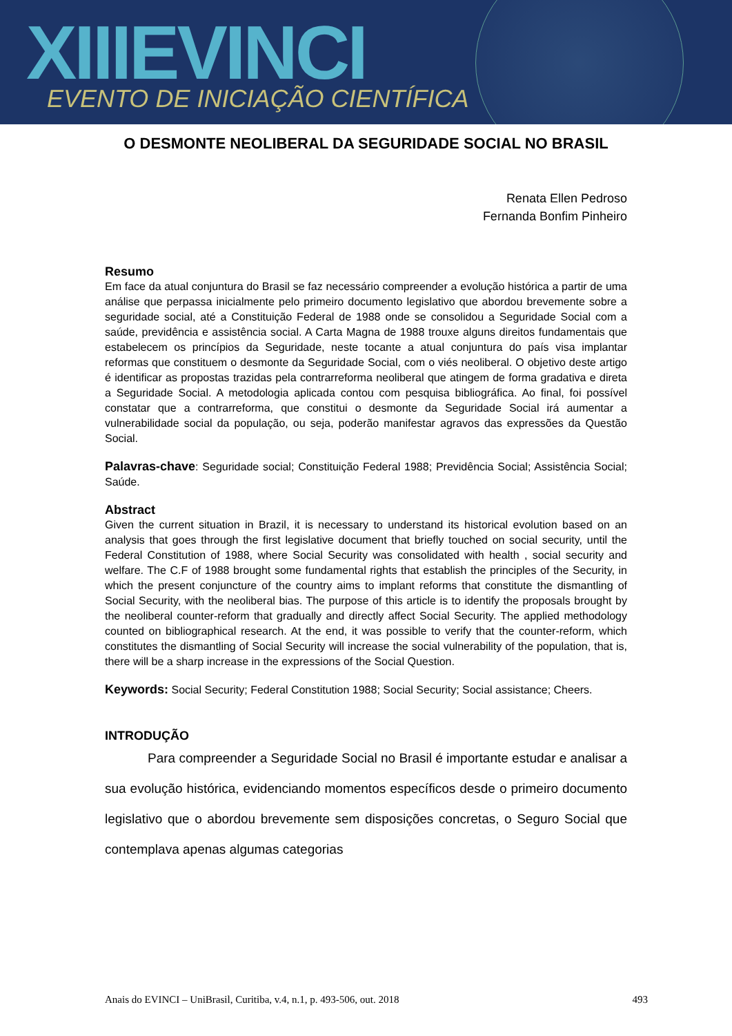XIIIEVINCI EVENTO DE INICIAÇÃO CIENTÍFICA
O DESMONTE NEOLIBERAL DA SEGURIDADE SOCIAL NO BRASIL
Renata Ellen Pedroso
Fernanda Bonfim Pinheiro
Resumo
Em face da atual conjuntura do Brasil se faz necessário compreender a evolução histórica a partir de uma análise que perpassa inicialmente pelo primeiro documento legislativo que abordou brevemente sobre a seguridade social, até a Constituição Federal de 1988 onde se consolidou a Seguridade Social com a saúde, previdência e assistência social. A Carta Magna de 1988 trouxe alguns direitos fundamentais que estabelecem os princípios da Seguridade, neste tocante a atual conjuntura do país visa implantar reformas que constituem o desmonte da Seguridade Social, com o viés neoliberal. O objetivo deste artigo é identificar as propostas trazidas pela contrarreforma neoliberal que atingem de forma gradativa e direta a Seguridade Social. A metodologia aplicada contou com pesquisa bibliográfica. Ao final, foi possível constatar que a contrarreforma, que constitui o desmonte da Seguridade Social irá aumentar a vulnerabilidade social da população, ou seja, poderão manifestar agravos das expressões da Questão Social.
Palavras-chave: Seguridade social; Constituição Federal 1988; Previdência Social; Assistência Social; Saúde.
Abstract
Given the current situation in Brazil, it is necessary to understand its historical evolution based on an analysis that goes through the first legislative document that briefly touched on social security, until the Federal Constitution of 1988, where Social Security was consolidated with health , social security and welfare. The C.F of 1988 brought some fundamental rights that establish the principles of the Security, in which the present conjuncture of the country aims to implant reforms that constitute the dismantling of Social Security, with the neoliberal bias. The purpose of this article is to identify the proposals brought by the neoliberal counter-reform that gradually and directly affect Social Security. The applied methodology counted on bibliographical research. At the end, it was possible to verify that the counter-reform, which constitutes the dismantling of Social Security will increase the social vulnerability of the population, that is, there will be a sharp increase in the expressions of the Social Question.
Keywords: Social Security; Federal Constitution 1988; Social Security; Social assistance; Cheers.
INTRODUÇÃO
Para compreender a Seguridade Social no Brasil é importante estudar e analisar a sua evolução histórica, evidenciando momentos específicos desde o primeiro documento legislativo que o abordou brevemente sem disposições concretas, o Seguro Social que contemplava apenas algumas categorias
Anais do EVINCI – UniBrasil, Curitiba, v.4, n.1, p. 493-506, out. 2018 493